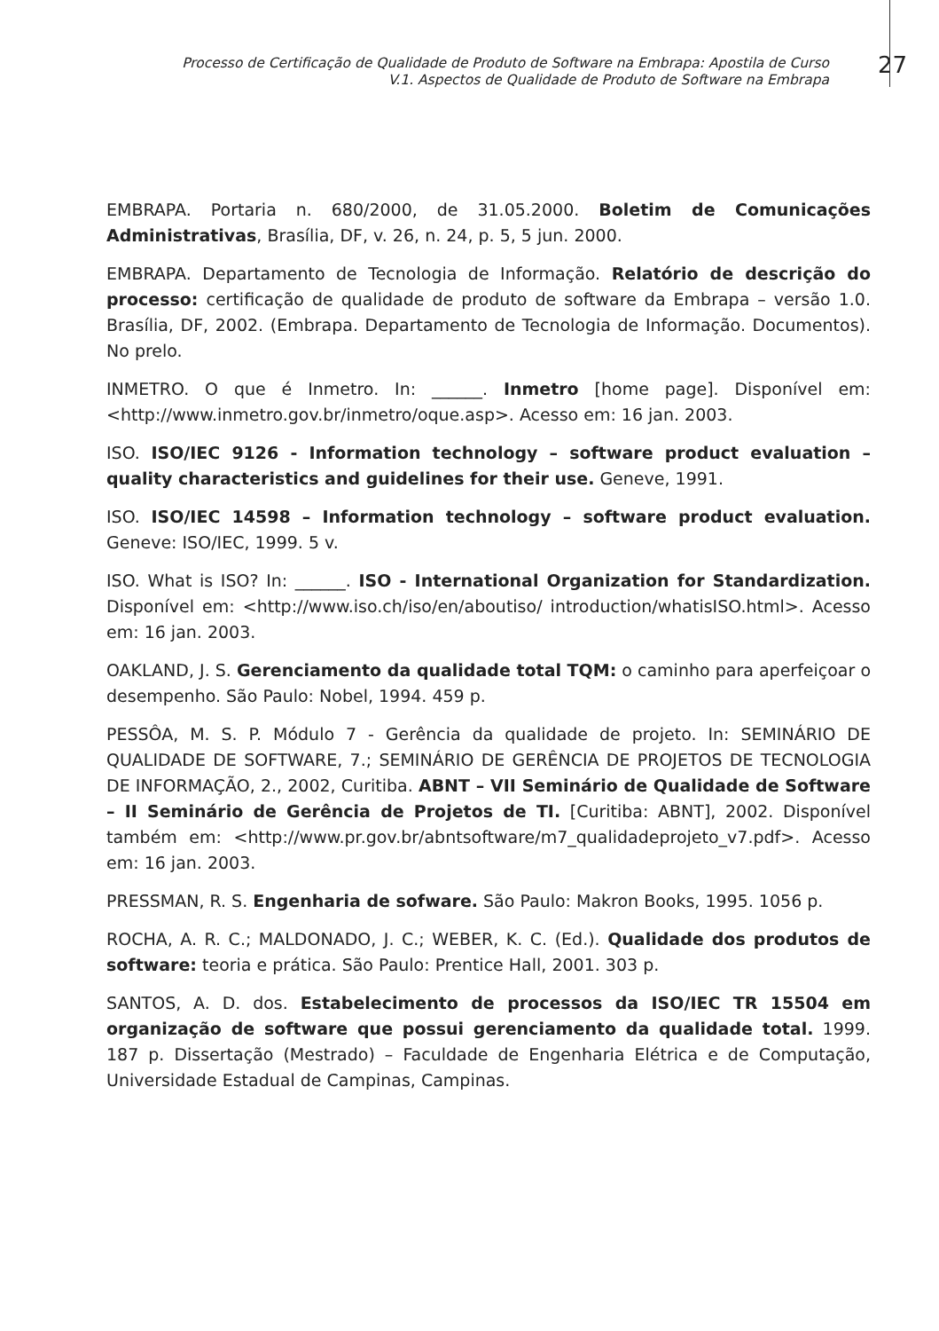Processo de Certificação de Qualidade de Produto de Software na Embrapa: Apostila de Curso
V.1. Aspectos de Qualidade de Produto de Software na Embrapa
27
EMBRAPA. Portaria n. 680/2000, de 31.05.2000. Boletim de Comunicações Administrativas, Brasília, DF, v. 26, n. 24, p. 5, 5 jun. 2000.
EMBRAPA. Departamento de Tecnologia de Informação. Relatório de descrição do processo: certificação de qualidade de produto de software da Embrapa – versão 1.0. Brasília, DF, 2002. (Embrapa. Departamento de Tecnologia de Informação. Documentos). No prelo.
INMETRO. O que é Inmetro. In: ______. Inmetro [home page]. Disponível em: <http://www.inmetro.gov.br/inmetro/oque.asp>. Acesso em: 16 jan. 2003.
ISO. ISO/IEC 9126 - Information technology – software product evaluation – quality characteristics and guidelines for their use. Geneve, 1991.
ISO. ISO/IEC 14598 – Information technology – software product evaluation. Geneve: ISO/IEC, 1999. 5 v.
ISO. What is ISO? In: ______. ISO - International Organization for Standardization. Disponível em: <http://www.iso.ch/iso/en/aboutiso/ introduction/whatisISO.html>. Acesso em: 16 jan. 2003.
OAKLAND, J. S. Gerenciamento da qualidade total TQM: o caminho para aperfeiçoar o desempenho. São Paulo: Nobel, 1994. 459 p.
PESSÔA, M. S. P. Módulo 7 - Gerência da qualidade de projeto. In: SEMINÁRIO DE QUALIDADE DE SOFTWARE, 7.; SEMINÁRIO DE GERÊNCIA DE PROJETOS DE TECNOLOGIA DE INFORMAÇÃO, 2., 2002, Curitiba. ABNT – VII Seminário de Qualidade de Software – II Seminário de Gerência de Projetos de TI. [Curitiba: ABNT], 2002. Disponível também em: <http://www.pr.gov.br/abntsoftware/m7_qualidadeprojeto_v7.pdf>. Acesso em: 16 jan. 2003.
PRESSMAN, R. S. Engenharia de sofware. São Paulo: Makron Books, 1995. 1056 p.
ROCHA, A. R. C.; MALDONADO, J. C.; WEBER, K. C. (Ed.). Qualidade dos produtos de software: teoria e prática. São Paulo: Prentice Hall, 2001. 303 p.
SANTOS, A. D. dos. Estabelecimento de processos da ISO/IEC TR 15504 em organização de software que possui gerenciamento da qualidade total. 1999. 187 p. Dissertação (Mestrado) – Faculdade de Engenharia Elétrica e de Computação, Universidade Estadual de Campinas, Campinas.